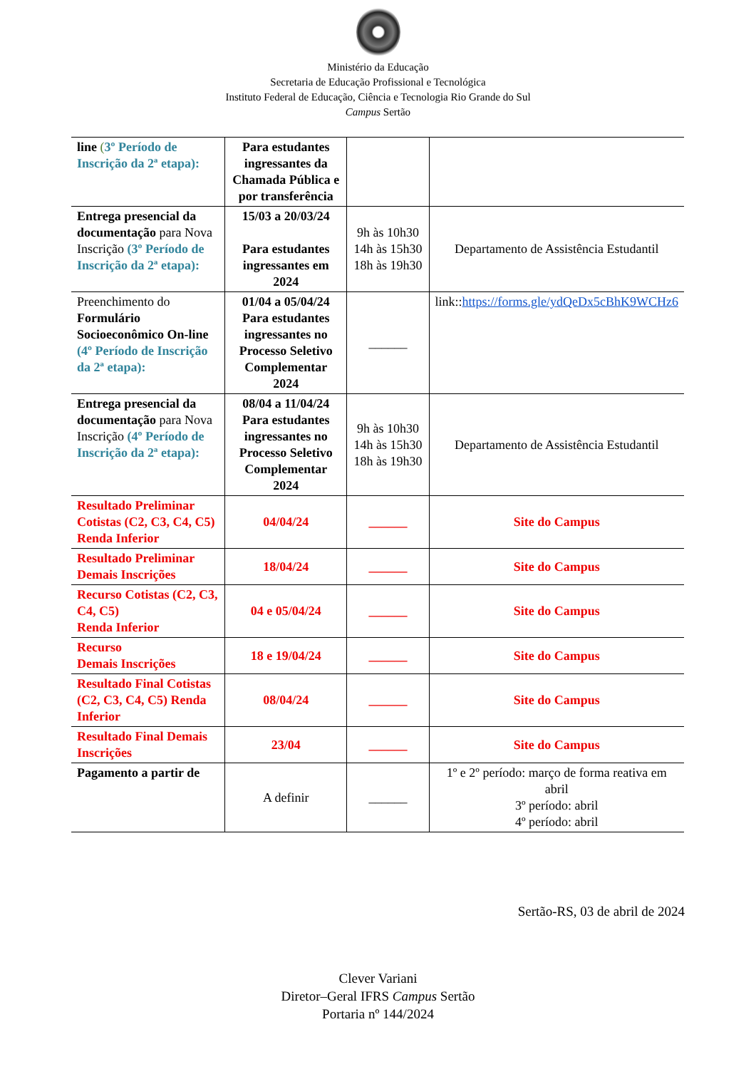Ministério da Educação
Secretaria de Educação Profissional e Tecnológica
Instituto Federal de Educação, Ciência e Tecnologia Rio Grande do Sul
Campus Sertão
| line ( 3º Período de Inscrição da 2ª etapa): | Para estudantes ingressantes da Chamada Pública e por transferência | | |
| Entrega presencial da documentação para Nova Inscrição (3º Período de Inscrição da 2ª etapa): | 15/03 a 20/03/24 Para estudantes ingressantes em 2024 | 9h às 10h30 14h às 15h30 18h às 19h30 | Departamento de Assistência Estudantil |
| Preenchimento do Formulário Socioeconômico On-line (4º Período de Inscrição da 2ª etapa): | 01/04 a 05/04/24 Para estudantes ingressantes no Processo Seletivo Complementar 2024 | ______ | link:: https://forms.gle/ydQeDx5cBhK9WCHz6 |
| Entrega presencial da documentação para Nova Inscrição (4º Período de Inscrição da 2ª etapa): | 08/04 a 11/04/24 Para estudantes ingressantes no Processo Seletivo Complementar 2024 | 9h às 10h30 14h às 15h30 18h às 19h30 | Departamento de Assistência Estudantil |
| Resultado Preliminar Cotistas (C2, C3, C4, C5) Renda Inferior | 04/04/24 | ______ | Site do Campus |
| Resultado Preliminar Demais Inscrições | 18/04/24 | ______ | Site do Campus |
| Recurso Cotistas (C2, C3, C4, C5) Renda Inferior | 04 e 05/04/24 | ______ | Site do Campus |
| Recurso Demais Inscrições | 18 e 19/04/24 | ______ | Site do Campus |
| Resultado Final Cotistas (C2, C3, C4, C5) Renda Inferior | 08/04/24 | ______ | Site do Campus |
| Resultado Final Demais Inscrições | 23/04 | ______ | Site do Campus |
| Pagamento a partir de | A definir | ______ | 1º e 2º período: março de forma reativa em abril 3º período: abril 4º período: abril |
Sertão-RS, 03 de abril de 2024
Clever Variani
Diretor–Geral IFRS Campus Sertão
Portaria nº 144/2024